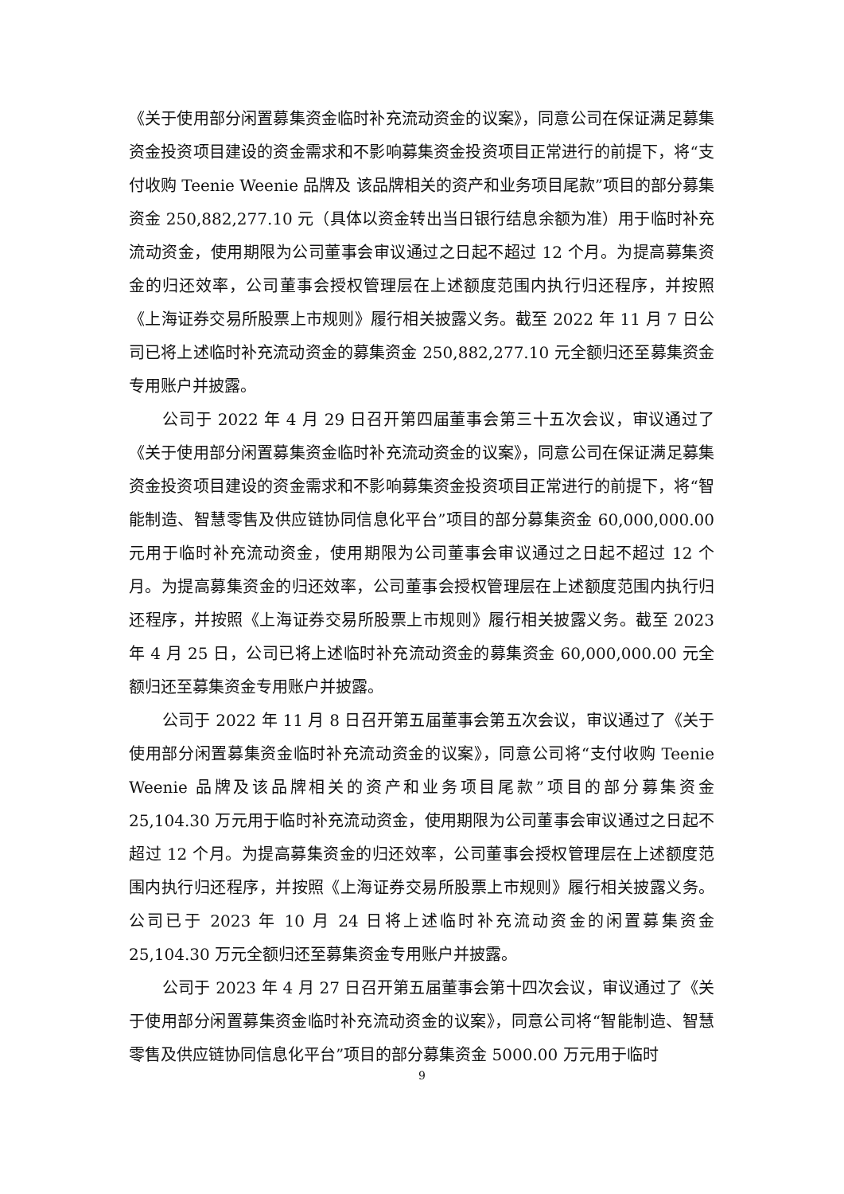《关于使用部分闲置募集资金临时补充流动资金的议案》，同意公司在保证满足募集资金投资项目建设的资金需求和不影响募集资金投资项目正常进行的前提下，将“支付收购 Teenie Weenie 品牌及 该品牌相关的资产和业务项目尾款”项目的部分募集资金 250,882,277.10 元（具体以资金转出当日银行结息余额为准）用于临时补充流动资金，使用期限为公司董事会审议通过之日起不超过 12 个月。为提高募集资金的归还效率，公司董事会授权管理层在上述额度范围内执行归还程序，并按照《上海证券交易所股票上市规则》履行相关披露义务。截至 2022 年 11 月 7 日公司已将上述临时补充流动资金的募集资金 250,882,277.10 元全额归还至募集资金专用账户并披露。
公司于 2022 年 4 月 29 日召开第四届董事会第三十五次会议，审议通过了《关于使用部分闲置募集资金临时补充流动资金的议案》，同意公司在保证满足募集资金投资项目建设的资金需求和不影响募集资金投资项目正常进行的前提下，将“智能制造、智慧零售及供应链协同信息化平台”项目的部分募集资金 60,000,000.00 元用于临时补充流动资金，使用期限为公司董事会审议通过之日起不超过 12 个月。为提高募集资金的归还效率，公司董事会授权管理层在上述额度范围内执行归还程序，并按照《上海证券交易所股票上市规则》履行相关披露义务。截至 2023 年 4 月 25 日，公司已将上述临时补充流动资金的募集资金 60,000,000.00 元全额归还至募集资金专用账户并披露。
公司于 2022 年 11 月 8 日召开第五届董事会第五次会议，审议通过了《关于使用部分闲置募集资金临时补充流动资金的议案》，同意公司将“支付收购 Teenie Weenie 品牌及该品牌相关的资产和业务项目尾款”项目的部分募集资金 25,104.30 万元用于临时补充流动资金，使用期限为公司董事会审议通过之日起不超过 12 个月。为提高募集资金的归还效率，公司董事会授权管理层在上述额度范围内执行归还程序，并按照《上海证券交易所股票上市规则》履行相关披露义务。公司已于 2023 年 10 月 24 日将上述临时补充流动资金的闲置募集资金 25,104.30 万元全额归还至募集资金专用账户并披露。
公司于 2023 年 4 月 27 日召开第五届董事会第十四次会议，审议通过了《关于使用部分闲置募集资金临时补充流动资金的议案》，同意公司将“智能制造、智慧零售及供应链协同信息化平台”项目的部分募集资金 5000.00 万元用于临时
9